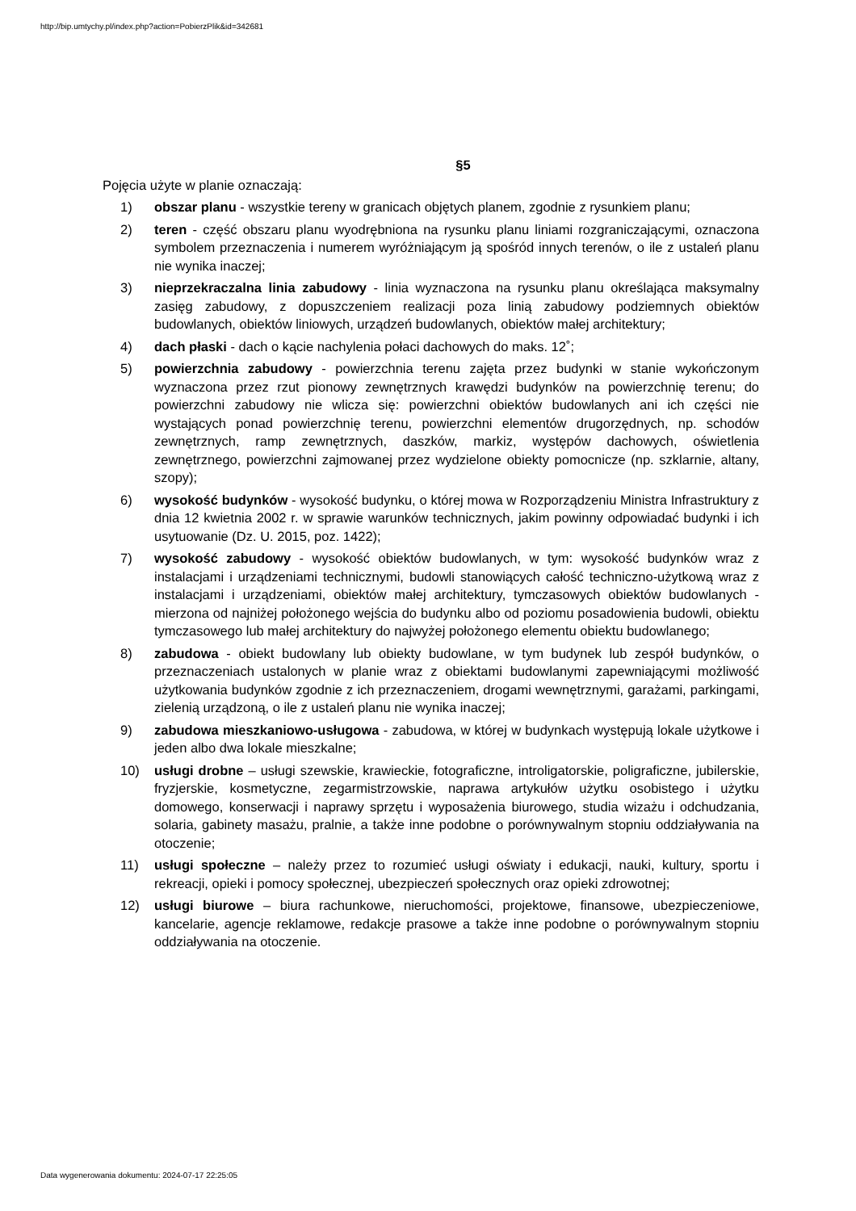http://bip.umtychy.pl/index.php?action=PobierzPlik&id=342681
§5
Pojęcia użyte w planie oznaczają:
1) obszar planu - wszystkie tereny w granicach objętych planem, zgodnie z rysunkiem planu;
2) teren - część obszaru planu wyodrębniona na rysunku planu liniami rozgraniczającymi, oznaczona symbolem przeznaczenia i numerem wyróżniającym ją spośród innych terenów, o ile z ustaleń planu nie wynika inaczej;
3) nieprzekraczalna linia zabudowy - linia wyznaczona na rysunku planu określająca maksymalny zasięg zabudowy, z dopuszczeniem realizacji poza linią zabudowy podziemnych obiektów budowlanych, obiektów liniowych, urządzeń budowlanych, obiektów małej architektury;
4) dach płaski - dach o kącie nachylenia połaci dachowych do maks. 12˚;
5) powierzchnia zabudowy - powierzchnia terenu zajęta przez budynki w stanie wykończonym wyznaczona przez rzut pionowy zewnętrznych krawędzi budynków na powierzchnię terenu; do powierzchni zabudowy nie wlicza się: powierzchni obiektów budowlanych ani ich części nie wystających ponad powierzchnię terenu, powierzchni elementów drugorzędnych, np. schodów zewnętrznych, ramp zewnętrznych, daszków, markiz, występów dachowych, oświetlenia zewnętrznego, powierzchni zajmowanej przez wydzielone obiekty pomocnicze (np. szklarnie, altany, szopy);
6) wysokość budynków - wysokość budynku, o której mowa w Rozporządzeniu Ministra Infrastruktury z dnia 12 kwietnia 2002 r. w sprawie warunków technicznych, jakim powinny odpowiadać budynki i ich usytuowanie (Dz. U. 2015, poz. 1422);
7) wysokość zabudowy - wysokość obiektów budowlanych, w tym: wysokość budynków wraz z instalacjami i urządzeniami technicznymi, budowli stanowiących całość techniczno-użytkową wraz z instalacjami i urządzeniami, obiektów małej architektury, tymczasowych obiektów budowlanych - mierzona od najniżej położonego wejścia do budynku albo od poziomu posadowienia budowli, obiektu tymczasowego lub małej architektury do najwyżej położonego elementu obiektu budowlanego;
8) zabudowa - obiekt budowlany lub obiekty budowlane, w tym budynek lub zespół budynków, o przeznaczeniach ustalonych w planie wraz z obiektami budowlanymi zapewniającymi możliwość użytkowania budynków zgodnie z ich przeznaczeniem, drogami wewnętrznymi, garażami, parkingami, zielenią urządzoną, o ile z ustaleń planu nie wynika inaczej;
9) zabudowa mieszkaniowo-usługowa - zabudowa, w której w budynkach występują lokale użytkowe i jeden albo dwa lokale mieszkalne;
10) usługi drobne – usługi szewskie, krawieckie, fotograficzne, introligatorskie, poligraficzne, jubilerskie, fryzjerskie, kosmetyczne, zegarmistrzowskie, naprawa artykułów użytku osobistego i użytku domowego, konserwacji i naprawy sprzętu i wyposażenia biurowego, studia wizażu i odchudzania, solaria, gabinety masażu, pralnie, a także inne podobne o porównywalnym stopniu oddziaływania na otoczenie;
11) usługi społeczne – należy przez to rozumieć usługi oświaty i edukacji, nauki, kultury, sportu i rekreacji, opieki i pomocy społecznej, ubezpieczeń społecznych oraz opieki zdrowotnej;
12) usługi biurowe – biura rachunkowe, nieruchomości, projektowe, finansowe, ubezpieczeniowe, kancelarie, agencje reklamowe, redakcje prasowe a także inne podobne o porównywalnym stopniu oddziaływania na otoczenie.
Data wygenerowania dokumentu: 2024-07-17 22:25:05